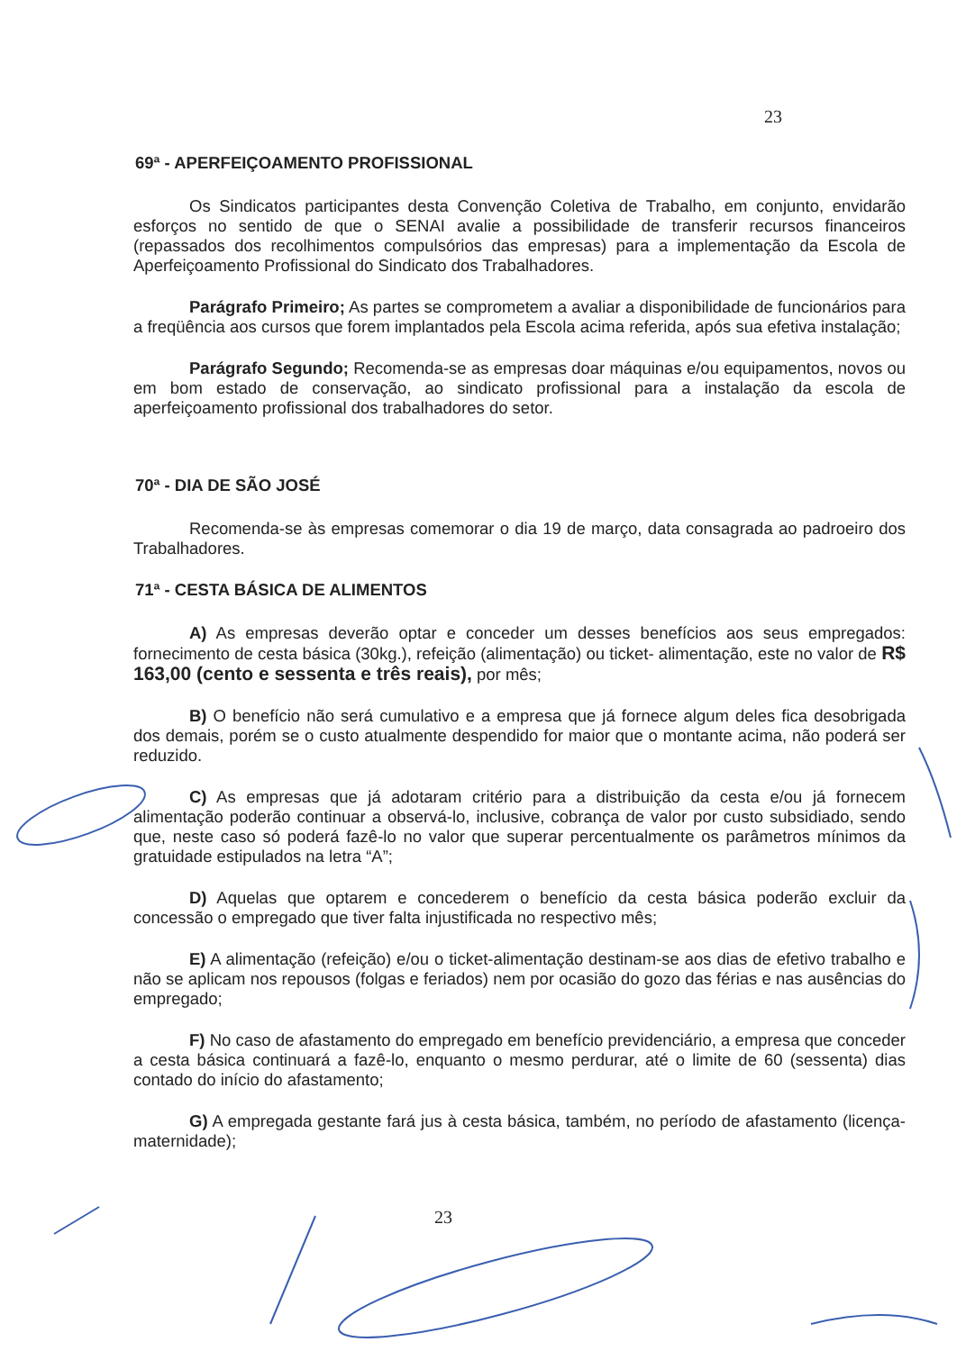23
69ª - APERFEIÇOAMENTO PROFISSIONAL
Os Sindicatos participantes desta Convenção Coletiva de Trabalho, em conjunto, envidarão esforços no sentido de que o SENAI avalie a possibilidade de transferir recursos financeiros (repassados dos recolhimentos compulsórios das empresas) para a implementação da Escola de Aperfeiçoamento Profissional do Sindicato dos Trabalhadores.
Parágrafo Primeiro; As partes se comprometem a avaliar a disponibilidade de funcionários para a freqüência aos cursos que forem implantados pela Escola acima referida, após sua efetiva instalação;
Parágrafo Segundo; Recomenda-se as empresas doar máquinas e/ou equipamentos, novos ou em bom estado de conservação, ao sindicato profissional para a instalação da escola de aperfeiçoamento profissional dos trabalhadores do setor.
70ª - DIA DE SÃO JOSÉ
Recomenda-se às empresas comemorar o dia 19 de março, data consagrada ao padroeiro dos Trabalhadores.
71ª - CESTA BÁSICA DE ALIMENTOS
A) As empresas deverão optar e conceder um desses benefícios aos seus empregados: fornecimento de cesta básica (30kg.), refeição (alimentação) ou ticket- alimentação, este no valor de R$ 163,00 (cento e sessenta e três reais), por mês;
B) O benefício não será cumulativo e a empresa que já fornece algum deles fica desobrigada dos demais, porém se o custo atualmente despendido for maior que o montante acima, não poderá ser reduzido.
C) As empresas que já adotaram critério para a distribuição da cesta e/ou já fornecem alimentação poderão continuar a observá-lo, inclusive, cobrança de valor por custo subsidiado, sendo que, neste caso só poderá fazê-lo no valor que superar percentualmente os parâmetros mínimos da gratuidade estipulados na letra “A”;
D) Aquelas que optarem e concederem o benefício da cesta básica poderão excluir da concessão o empregado que tiver falta injustificada no respectivo mês;
E) A alimentação (refeição) e/ou o ticket-alimentação destinam-se aos dias de efetivo trabalho e não se aplicam nos repousos (folgas e feriados) nem por ocasião do gozo das férias e nas ausências do empregado;
F) No caso de afastamento do empregado em benefício previdenciário, a empresa que conceder a cesta básica continuará a fazê-lo, enquanto o mesmo perdurar, até o limite de 60 (sessenta) dias contado do início do afastamento;
G) A empregada gestante fará jus à cesta básica, também, no período de afastamento (licença-maternidade);
23